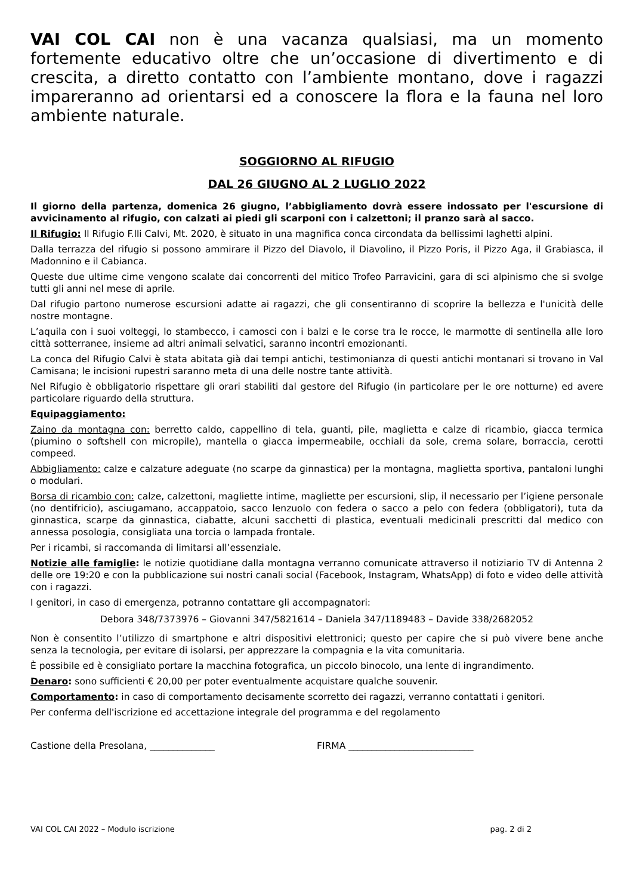VAI COL CAI non è una vacanza qualsiasi, ma un momento fortemente educativo oltre che un’occasione di divertimento e di crescita, a diretto contatto con l’ambiente montano, dove i ragazzi impareranno ad orientarsi ed a conoscere la flora e la fauna nel loro ambiente naturale.
SOGGIORNO AL RIFUGIO
DAL 26 GIUGNO AL 2 LUGLIO 2022
Il giorno della partenza, domenica 26 giugno, l’abbigliamento dovrà essere indossato per l'escursione di avvicinamento al rifugio, con calzati ai piedi gli scarponi con i calzettoni; il pranzo sarà al sacco.
Il Rifugio: Il Rifugio F.lli Calvi, Mt. 2020, è situato in una magnifica conca circondata da bellissimi laghetti alpini.
Dalla terrazza del rifugio si possono ammirare il Pizzo del Diavolo, il Diavolino, il Pizzo Poris, il Pizzo Aga, il Grabiasca, il Madonnino e il Cabianca.
Queste due ultime cime vengono scalate dai concorrenti del mitico Trofeo Parravicini, gara di sci alpinismo che si svolge tutti gli anni nel mese di aprile.
Dal rifugio partono numerose escursioni adatte ai ragazzi, che gli consentiranno di scoprire la bellezza e l'unicità delle nostre montagne.
L’aquila con i suoi volteggi, lo stambecco, i camosci con i balzi e le corse tra le rocce, le marmotte di sentinella alle loro città sotterranee, insieme ad altri animali selvatici, saranno incontri emozionanti.
La conca del Rifugio Calvi è stata abitata già dai tempi antichi, testimonianza di questi antichi montanari si trovano in Val Camisana; le incisioni rupestri saranno meta di una delle nostre tante attività.
Nel Rifugio è obbligatorio rispettare gli orari stabiliti dal gestore del Rifugio (in particolare per le ore notturne) ed avere particolare riguardo della struttura.
Equipaggiamento:
Zaino da montagna con: berretto caldo, cappellino di tela, guanti, pile, maglietta e calze di ricambio, giacca termica (piumino o softshell con micropile), mantella o giacca impermeabile, occhiali da sole, crema solare, borraccia, cerotti compeed.
Abbigliamento: calze e calzature adeguate (no scarpe da ginnastica) per la montagna, maglietta sportiva, pantaloni lunghi o modulari.
Borsa di ricambio con: calze, calzettoni, magliette intime, magliette per escursioni, slip, il necessario per l’igiene personale (no dentifricio), asciugamano, accappatoio, sacco lenzuolo con federa o sacco a pelo con federa (obbligatori), tuta da ginnastica, scarpe da ginnastica, ciabatte, alcuni sacchetti di plastica, eventuali medicinali prescritti dal medico con annessa posologia, consigliata una torcia o lampada frontale.
Per i ricambi, si raccomanda di limitarsi all’essenziale.
Notizie alle famiglie: le notizie quotidiane dalla montagna verranno comunicate attraverso il notiziario TV di Antenna 2 delle ore 19:20 e con la pubblicazione sui nostri canali social (Facebook, Instagram, WhatsApp) di foto e video delle attività con i ragazzi.
I genitori, in caso di emergenza, potranno contattare gli accompagnatori:
Debora 348/7373976 – Giovanni 347/5821614 – Daniela 347/1189483 – Davide 338/2682052
Non è consentito l’utilizzo di smartphone e altri dispositivi elettronici; questo per capire che si può vivere bene anche senza la tecnologia, per evitare di isolarsi, per apprezzare la compagnia e la vita comunitaria.
È possibile ed è consigliato portare la macchina fotografica, un piccolo binocolo, una lente di ingrandimento.
Denaro: sono sufficienti € 20,00 per poter eventualmente acquistare qualche souvenir.
Comportamento: in caso di comportamento decisamente scorretto dei ragazzi, verranno contattati i genitori.
Per conferma dell'iscrizione ed accettazione integrale del programma e del regolamento
Castione della Presolana, ______________ FIRMA ___________________________
VAI COL CAI 2022 – Modulo iscrizione pag. 2 di 2